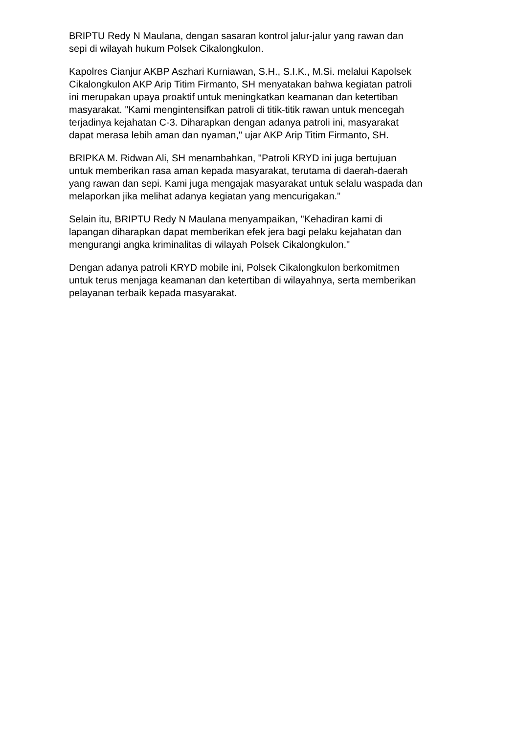BRIPTU Redy N Maulana, dengan sasaran kontrol jalur-jalur yang rawan dan
sepi di wilayah hukum Polsek Cikalongkulon.
Kapolres Cianjur AKBP Aszhari Kurniawan, S.H., S.I.K., M.Si. melalui Kapolsek
Cikalongkulon AKP Arip Titim Firmanto, SH menyatakan bahwa kegiatan patroli
ini merupakan upaya proaktif untuk meningkatkan keamanan dan ketertiban
masyarakat. "Kami mengintensifkan patroli di titik-titik rawan untuk mencegah
terjadinya kejahatan C-3. Diharapkan dengan adanya patroli ini, masyarakat
dapat merasa lebih aman dan nyaman," ujar AKP Arip Titim Firmanto, SH.
BRIPKA M. Ridwan Ali, SH menambahkan, "Patroli KRYD ini juga bertujuan
untuk memberikan rasa aman kepada masyarakat, terutama di daerah-daerah
yang rawan dan sepi. Kami juga mengajak masyarakat untuk selalu waspada dan
melaporkan jika melihat adanya kegiatan yang mencurigakan."
Selain itu, BRIPTU Redy N Maulana menyampaikan, "Kehadiran kami di
lapangan diharapkan dapat memberikan efek jera bagi pelaku kejahatan dan
mengurangi angka kriminalitas di wilayah Polsek Cikalongkulon."
Dengan adanya patroli KRYD mobile ini, Polsek Cikalongkulon berkomitmen
untuk terus menjaga keamanan dan ketertiban di wilayahnya, serta memberikan
pelayanan terbaik kepada masyarakat.